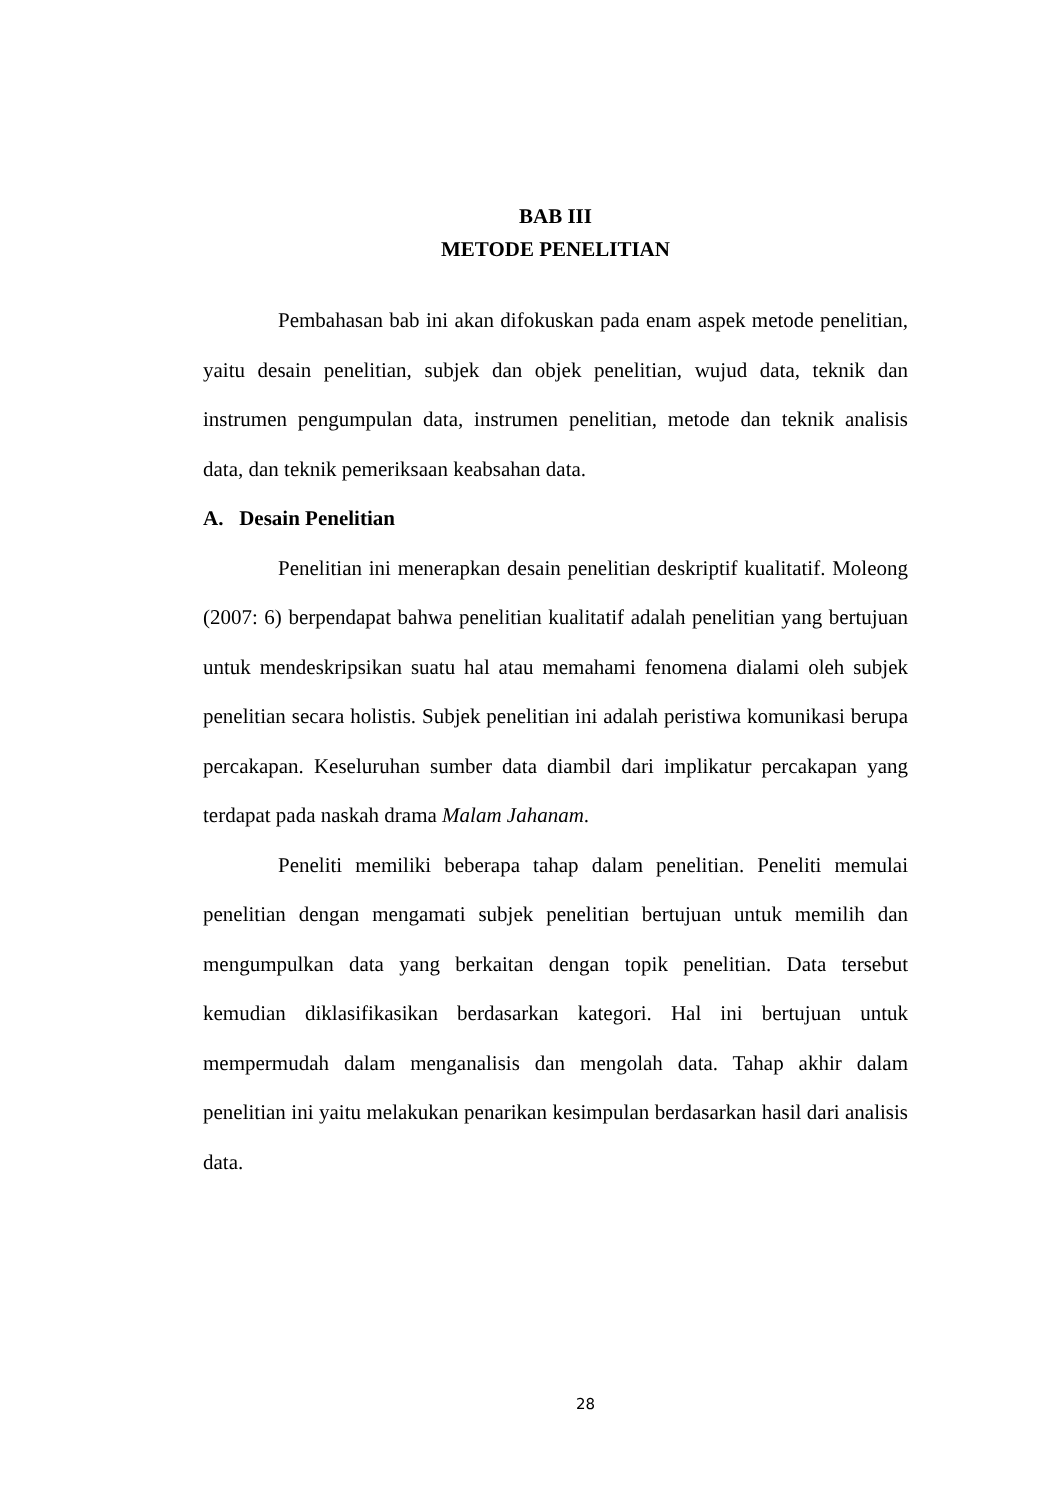BAB III
METODE PENELITIAN
Pembahasan bab ini akan difokuskan pada enam aspek metode penelitian, yaitu desain penelitian, subjek dan objek penelitian, wujud data, teknik dan instrumen pengumpulan data, instrumen penelitian, metode dan teknik analisis data, dan teknik pemeriksaan keabsahan data.
A. Desain Penelitian
Penelitian ini menerapkan desain penelitian deskriptif kualitatif. Moleong (2007: 6) berpendapat bahwa penelitian kualitatif adalah penelitian yang bertujuan untuk mendeskripsikan suatu hal atau memahami fenomena dialami oleh subjek penelitian secara holistis. Subjek penelitian ini adalah peristiwa komunikasi berupa percakapan. Keseluruhan sumber data diambil dari implikatur percakapan yang terdapat pada naskah drama Malam Jahanam.
Peneliti memiliki beberapa tahap dalam penelitian. Peneliti memulai penelitian dengan mengamati subjek penelitian bertujuan untuk memilih dan mengumpulkan data yang berkaitan dengan topik penelitian. Data tersebut kemudian diklasifikasikan berdasarkan kategori. Hal ini bertujuan untuk mempermudah dalam menganalisis dan mengolah data. Tahap akhir dalam penelitian ini yaitu melakukan penarikan kesimpulan berdasarkan hasil dari analisis data.
28